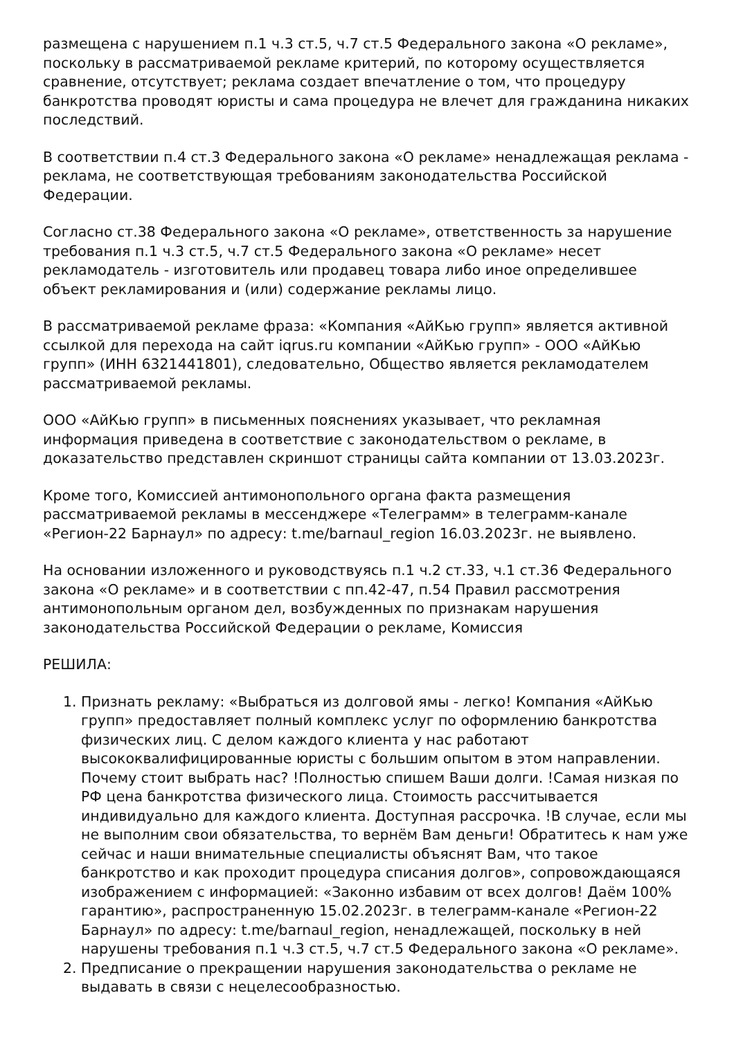размещена с нарушением п.1 ч.3 ст.5, ч.7 ст.5 Федерального закона «О рекламе», поскольку в рассматриваемой рекламе критерий, по которому осуществляется сравнение, отсутствует; реклама создает впечатление о том, что процедуру банкротства проводят юристы и сама процедура не влечет для гражданина никаких последствий.
В соответствии п.4 ст.3 Федерального закона «О рекламе» ненадлежащая реклама - реклама, не соответствующая требованиям законодательства Российской Федерации.
Согласно ст.38 Федерального закона «О рекламе», ответственность за нарушение требования п.1 ч.3 ст.5, ч.7 ст.5 Федерального закона «О рекламе» несет рекламодатель - изготовитель или продавец товара либо иное определившее объект рекламирования и (или) содержание рекламы лицо.
В рассматриваемой рекламе фраза: «Компания «АйКью групп» является активной ссылкой для перехода на сайт iqrus.ru компании «АйКью групп» - ООО «АйКью групп» (ИНН 6321441801), следовательно, Общество является рекламодателем рассматриваемой рекламы.
ООО «АйКью групп» в письменных пояснениях указывает, что рекламная информация приведена в соответствие с законодательством о рекламе, в доказательство представлен скриншот страницы сайта компании от 13.03.2023г.
Кроме того, Комиссией антимонопольного органа факта размещения рассматриваемой рекламы в мессенджере «Телеграмм» в телеграмм-канале «Регион-22 Барнаул» по адресу: t.me/barnaul_region 16.03.2023г. не выявлено.
На основании изложенного и руководствуясь п.1 ч.2 ст.33, ч.1 ст.36 Федерального закона «О рекламе» и в соответствии с пп.42-47, п.54 Правил рассмотрения антимонопольным органом дел, возбужденных по признакам нарушения законодательства Российской Федерации о рекламе, Комиссия
РЕШИЛА:
1. Признать рекламу: «Выбраться из долговой ямы - легко! Компания «АйКью групп» предоставляет полный комплекс услуг по оформлению банкротства физических лиц. С делом каждого клиента у нас работают высококвалифицированные юристы с большим опытом в этом направлении. Почему стоит выбрать нас? !Полностью спишем Ваши долги. !Самая низкая по РФ цена банкротства физического лица. Стоимость рассчитывается индивидуально для каждого клиента. Доступная рассрочка. !В случае, если мы не выполним свои обязательства, то вернём Вам деньги! Обратитесь к нам уже сейчас и наши внимательные специалисты объяснят Вам, что такое банкротство и как проходит процедура списания долгов», сопровождающаяся изображением с информацией: «Законно избавим от всех долгов! Даём 100% гарантию», распространенную 15.02.2023г. в телеграмм-канале «Регион-22 Барнаул» по адресу: t.me/barnaul_region, ненадлежащей, поскольку в ней нарушены требования п.1 ч.3 ст.5, ч.7 ст.5 Федерального закона «О рекламе».
2. Предписание о прекращении нарушения законодательства о рекламе не выдавать в связи с нецелесообразностью.